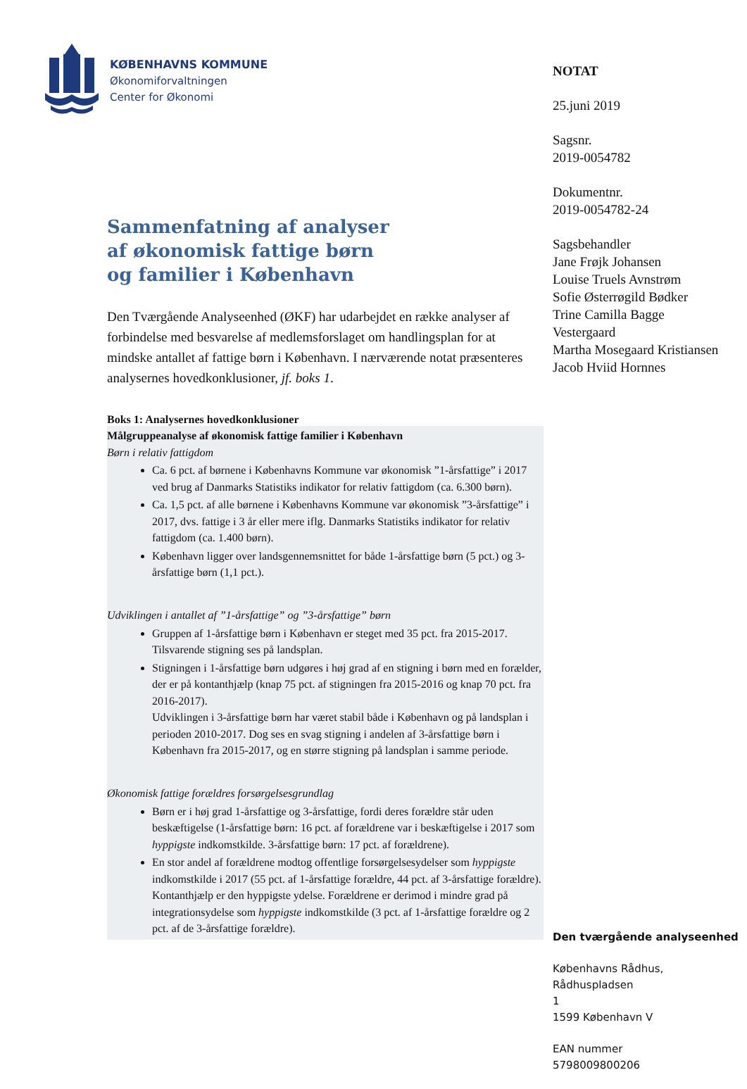KØBENHAVNS KOMMUNE
Økonomiforvaltningen
Center for Økonomi
Sammenfatning af analyser
af økonomisk fattige børn
og familier i København
Den Tværgående Analyseenhed (ØKF) har udarbejdet en række analyser af forbindelse med besvarelse af medlemsforslaget om handlingsplan for at mindske antallet af fattige børn i København. I nærværende notat præsenteres analysernes hovedkonklusioner, jf. boks 1.
Boks 1: Analysernes hovedkonklusioner
Målgruppeanalyse af økonomisk fattige familier i København
Børn i relativ fattigdom
Ca. 6 pct. af børnene i Københavns Kommune var økonomisk ”1-årsfattige” i 2017 ved brug af Danmarks Statistiks indikator for relativ fattigdom (ca. 6.300 børn).
Ca. 1,5 pct. af alle børnene i Københavns Kommune var økonomisk ”3-årsfattige” i 2017, dvs. fattige i 3 år eller mere iflg. Danmarks Statistiks indikator for relativ fattigdom (ca. 1.400 børn).
København ligger over landsgennemsnittet for både 1-årsfattige børn (5 pct.) og 3-årsfattige børn (1,1 pct.).
Udviklingen i antallet af ”1-årsfattige” og ”3-årsfattige” børn
Gruppen af 1-årsfattige børn i København er steget med 35 pct. fra 2015-2017. Tilsvarende stigning ses på landsplan.
Stigningen i 1-årsfattige børn udgøres i høj grad af en stigning i børn med en forælder, der er på kontanthjælp (knap 75 pct. af stigningen fra 2015-2016 og knap 70 pct. fra 2016-2017).
Udviklingen i 3-årsfattige børn har været stabil både i København og på landsplan i perioden 2010-2017. Dog ses en svag stigning i andelen af 3-årsfattige børn i København fra 2015-2017, og en større stigning på landsplan i samme periode.
Økonomisk fattige forældres forsørgelsesgrundlag
Børn er i høj grad 1-årsfattige og 3-årsfattige, fordi deres forældre står uden beskæftigelse (1-årsfattige børn: 16 pct. af forældrene var i beskæftigelse i 2017 som hyppigste indkomstkilde. 3-årsfattige børn: 17 pct. af forældrene).
En stor andel af forældrene modtog offentlige forsørgelsesydelser som hyppigste indkomstkilde i 2017 (55 pct. af 1-årsfattige forældre, 44 pct. af 3-årsfattige forældre). Kontanthjælp er den hyppigste ydelse. Forældrene er derimod i mindre grad på integrationsydelse som hyppigste indkomstkilde (3 pct. af 1-årsfattige forældre og 2 pct. af de 3-årsfattige forældre).
NOTAT
25.juni 2019
Sagsnr.
2019-0054782
Dokumentnr.
2019-0054782-24
Sagsbehandler
Jane Frøjk Johansen
Louise Truels Avnstrøm
Sofie Østerrøgild Bødker
Trine Camilla Bagge
Vestergaard
Martha Mosegaard Kristiansen
Jacob Hviid Hornnes
Den tværgående analyseenhed
Københavns Rådhus, Rådhuspladsen
1
1599 København V
EAN nummer
5798009800206